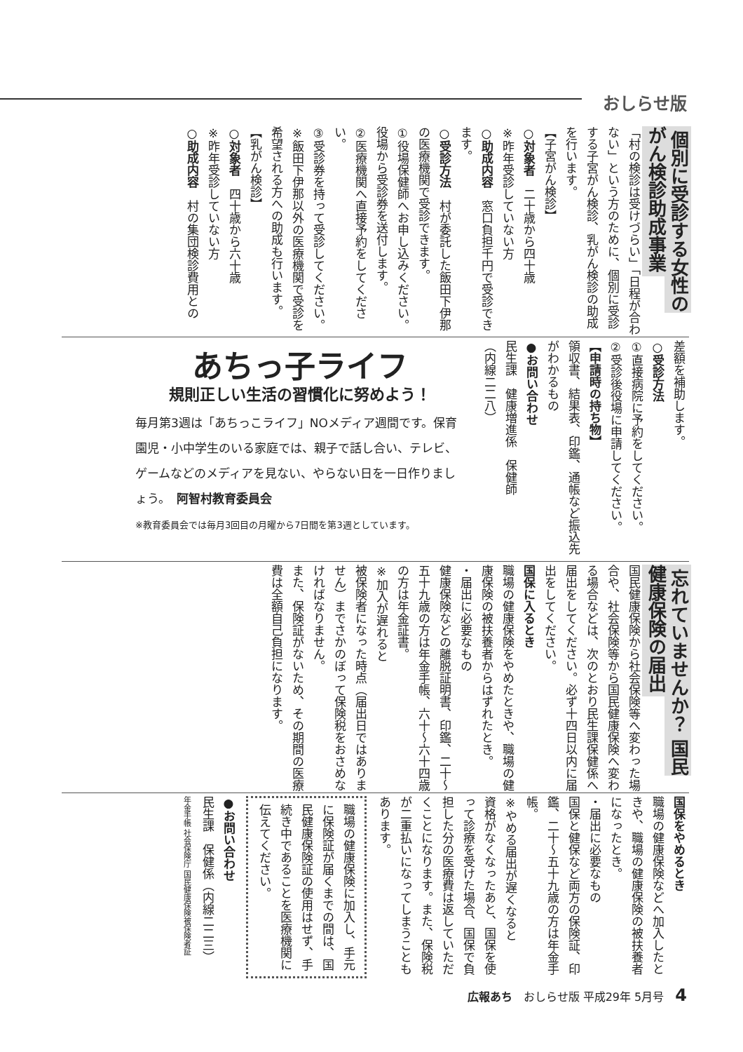おしらせ版
個別に受診する女性の がん検診助成事業
「村の検診は受けづらい」「日程が合わない」という方のために、個別に受診する子宮がん検診、乳がん検診の助成を行います。
【子宮がん検診】
○対象者　二十歳から四十歳
※昨年受診していない方
○助成内容　窓口負担千円で受診できます。
○受診方法　村が委託した飯田下伊那の医療機関で受診できます。
①役場保健師へお申し込みください。役場から受診券を送付します。
②医療機関へ直接予約をしてください。
③受診券を持って受診してください。
※飯田下伊那以外の医療機関で受診を希望される方への助成も行います。
【乳がん検診】
○対象者　四十歳から六十歳
※昨年受診していない方
○助成内容　村の集団検診費用との
差額を補助します。
○受診方法
①直接病院に予約をしてください。
②受診後役場に申請してください。
【申請時の持ち物】
領収書、結果表、印鑑、通帳など振込先がわかるもの
●お問い合わせ
民生課　健康増進係　保健師
（内線二二八）
あちっ子ライフ
規則正しい生活の習慣化に努めよう！
毎月第3週は「あちっこライフ」NOメディア週間です。保育園児・小中学生のいる家庭では、親子で話し合い、テレビ、ゲームなどのメディアを見ない、やらない日を一日作りましょう。　阿智村教育委員会
※教育委員会では毎月3回目の月曜から7日間を第3週としています。
忘れていませんか？ 国民健康保険の届出
国民健康保険から社会保険等へ変わった場合や、社会保険等から国民健康保険へ変わる場合などは、次のとおり民生課保健係へ届出をしてください。必ず十四日以内に届出をしてください。
国保に入るとき
職場の健康保険をやめたときや、職場の健康保険の被扶養者からはずれたとき。
・届出に必要なもの
健康保険などの離脱証明書、印鑑、二十〜五十九歳の方は年金手帳、六十〜六十四歳の方は年金証書。
※加入が遅れると
被保険者になった時点（届出日ではありません）までさかのぼって保険税をおさめなければなりません。
また、保険証がないため、その期間の医療費は全額自己負担になります。
国保をやめるとき
職場の健康保険などへ加入したときや、職場の健康保険の被扶養者になったとき。
・届出に必要なもの
国保と健保など両方の保険証、印鑑、二十〜五十九歳の方は年金手帳。
※やめる届出が遅くなると
資格がなくなったあと、国保を使って診療を受けた場合、国保で負担した分の医療費は返していただくことになります。また、保険税が二重払いになってしまうこともあります。
職場の健康保険に加入し、手元に保険証が届くまでの間は、国民健康保険証の使用はせず、手続き中であることを医療機関に伝えてください。
●お問い合わせ
民生課　保健係（内線二二三）
年金手帳 社会保険庁 国民健康保険被保険者証
広報あち　おしらせ版 平成29年 5月号　4